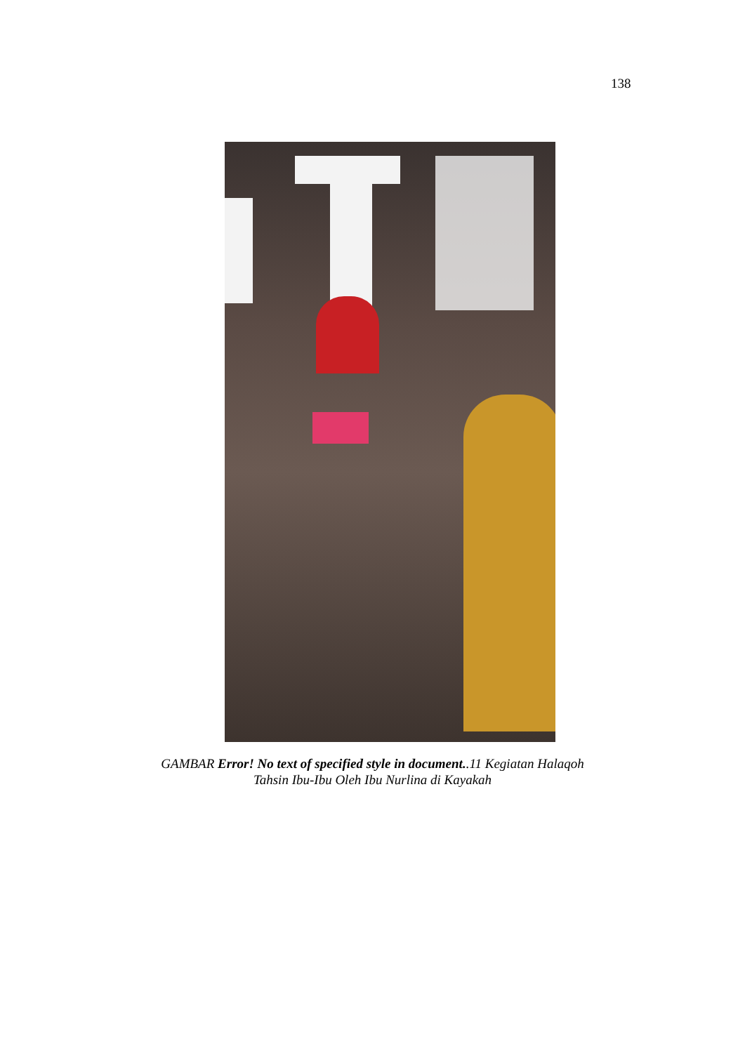138
GAMBAR Error! No text of specified style in document..11 Kegiatan Halaqoh
Tahsin Ibu-Ibu Oleh Ibu Nurlina di Kayakah